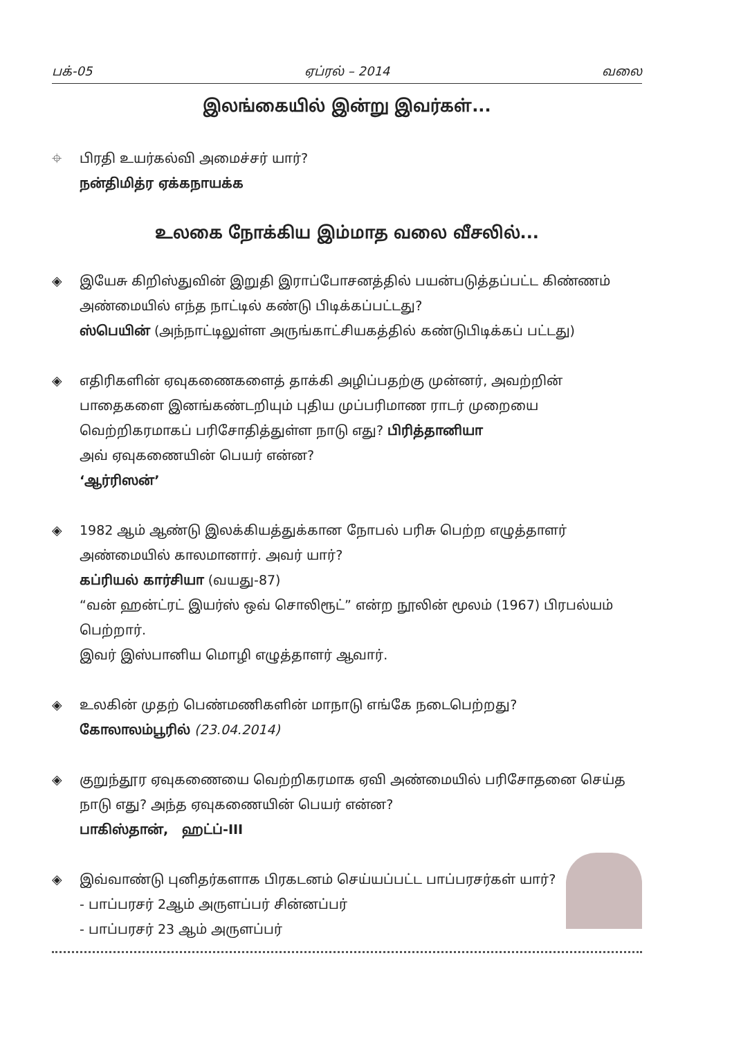பக்-05 ஏப்ரல் – 2014 வலை
இலங்கையில் இன்று இவர்கள்...
⌖ பிரதி உயர்கல்வி அமைச்சர் யார்?
நன்திமித்ர ஏக்கநாயக்க
உலகை நோக்கிய இம்மாத வலை வீசலில்...
◈ இயேசு கிறிஸ்துவின் இறுதி இராப்போசனத்தில் பயன்படுத்தப்பட்ட கிண்ணம் அண்மையில் எந்த நாட்டில் கண்டு பிடிக்கப்பட்டது?
ஸ்பெயின் (அந்நாட்டிலுள்ள அருங்காட்சியகத்தில் கண்டுபிடிக்கப் பட்டது)
◈ எதிரிகளின் ஏவுகணைகளைத் தாக்கி அழிப்பதற்கு முன்னர், அவற்றின் பாதைகளை இனங்கண்டறியும் புதிய முப்பரிமாண ராடர் முறையை வெற்றிகரமாகப் பரிசோதித்துள்ள நாடு எது? பிரித்தானியா
அவ் ஏவுகணையின் பெயர் என்ன?
‘ஆர்ரிஸன்’
◈ 1982 ஆம் ஆண்டு இலக்கியத்துக்கான நோபல் பரிசு பெற்ற எழுத்தாளர் அண்மையில் காலமானார். அவர் யார்?
கப்ரியல் கார்சியா (வயது-87)
“வன் ஹன்ட்ரட் இயர்ஸ் ஒவ் சொலிரூட்” என்ற நூலின் மூலம் (1967) பிரபல்யம் பெற்றார்.
இவர் இஸ்பானிய மொழி எழுத்தாளர் ஆவார்.
◈ உலகின் முதற் பெண்மணிகளின் மாநாடு எங்கே நடைபெற்றது?
கோலாலம்பூரில் (23.04.2014)
◈ குறுந்தூர ஏவுகணையை வெற்றிகரமாக ஏவி அண்மையில் பரிசோதனை செய்த நாடு எது? அந்த ஏவுகணையின் பெயர் என்ன?
பாகிஸ்தான், ஹட்ப்-III
◈ இவ்வாண்டு புனிதர்களாக பிரகடனம் செய்யப்பட்ட பாப்பரசர்கள் யார்?
- பாப்பரசர் 2ஆம் அருளப்பர் சின்னப்பர்
- பாப்பரசர் 23 ஆம் அருளப்பர்